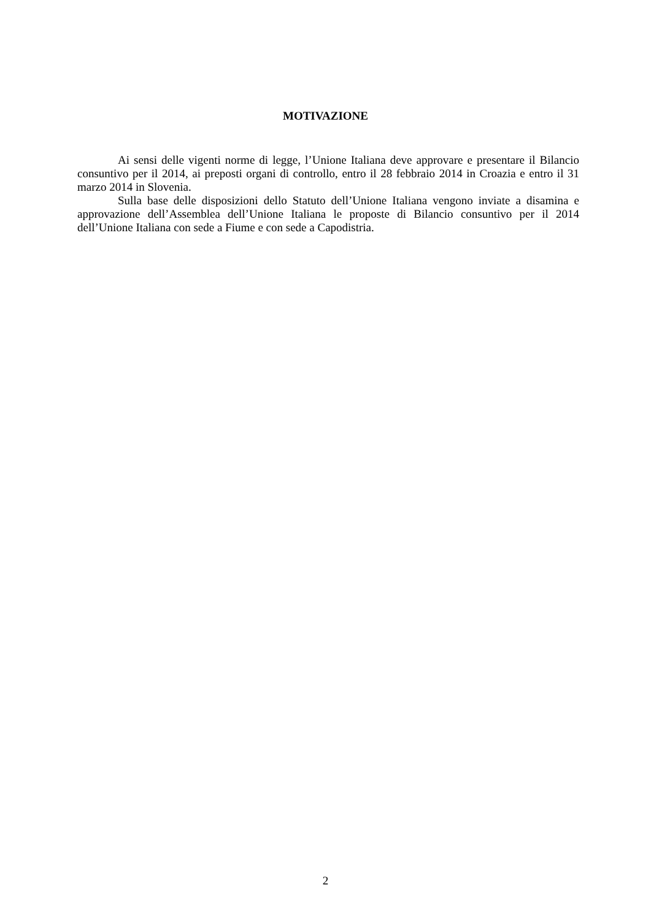MOTIVAZIONE
Ai sensi delle vigenti norme di legge, l’Unione Italiana deve approvare e presentare il Bilancio consuntivo per il 2014, ai preposti organi di controllo, entro il 28 febbraio 2014 in Croazia e entro il 31 marzo 2014 in Slovenia.
Sulla base delle disposizioni dello Statuto dell’Unione Italiana vengono inviate a disamina e approvazione dell’Assemblea dell’Unione Italiana le proposte di Bilancio consuntivo per il 2014 dell’Unione Italiana con sede a Fiume e con sede a Capodistria.
2